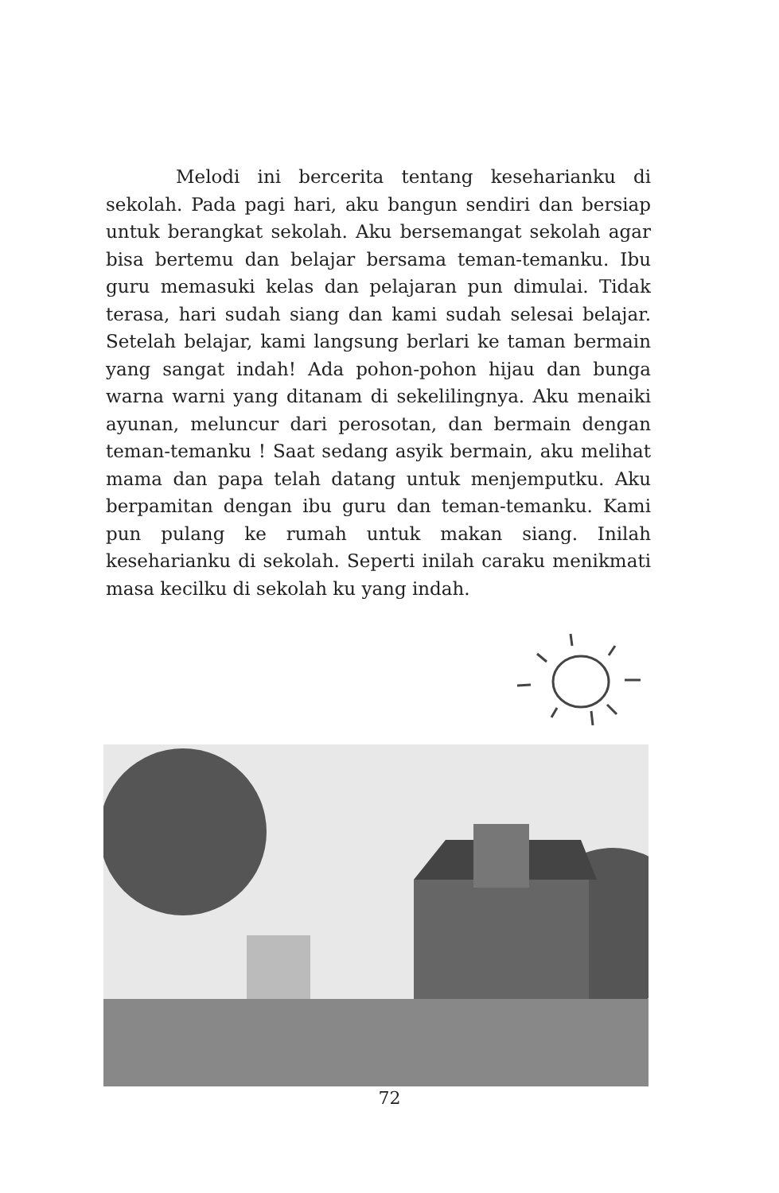Melodi ini bercerita tentang keseharianku di sekolah. Pada pagi hari, aku bangun sendiri dan bersiap untuk berangkat sekolah. Aku bersemangat sekolah agar bisa bertemu dan belajar bersama teman-temanku. Ibu guru memasuki kelas dan pelajaran pun dimulai. Tidak terasa, hari sudah siang dan kami sudah selesai belajar. Setelah belajar, kami langsung berlari ke taman bermain yang sangat indah! Ada pohon-pohon hijau dan bunga warna warni yang ditanam di sekelilingnya. Aku menaiki ayunan, meluncur dari perosotan, dan bermain dengan teman-temanku ! Saat sedang asyik bermain, aku melihat mama dan papa telah datang untuk menjemputku. Aku berpamitan dengan ibu guru dan teman-temanku. Kami pun pulang ke rumah untuk makan siang. Inilah keseharianku di sekolah. Seperti inilah caraku menikmati masa kecilku di sekolah ku yang indah.
72